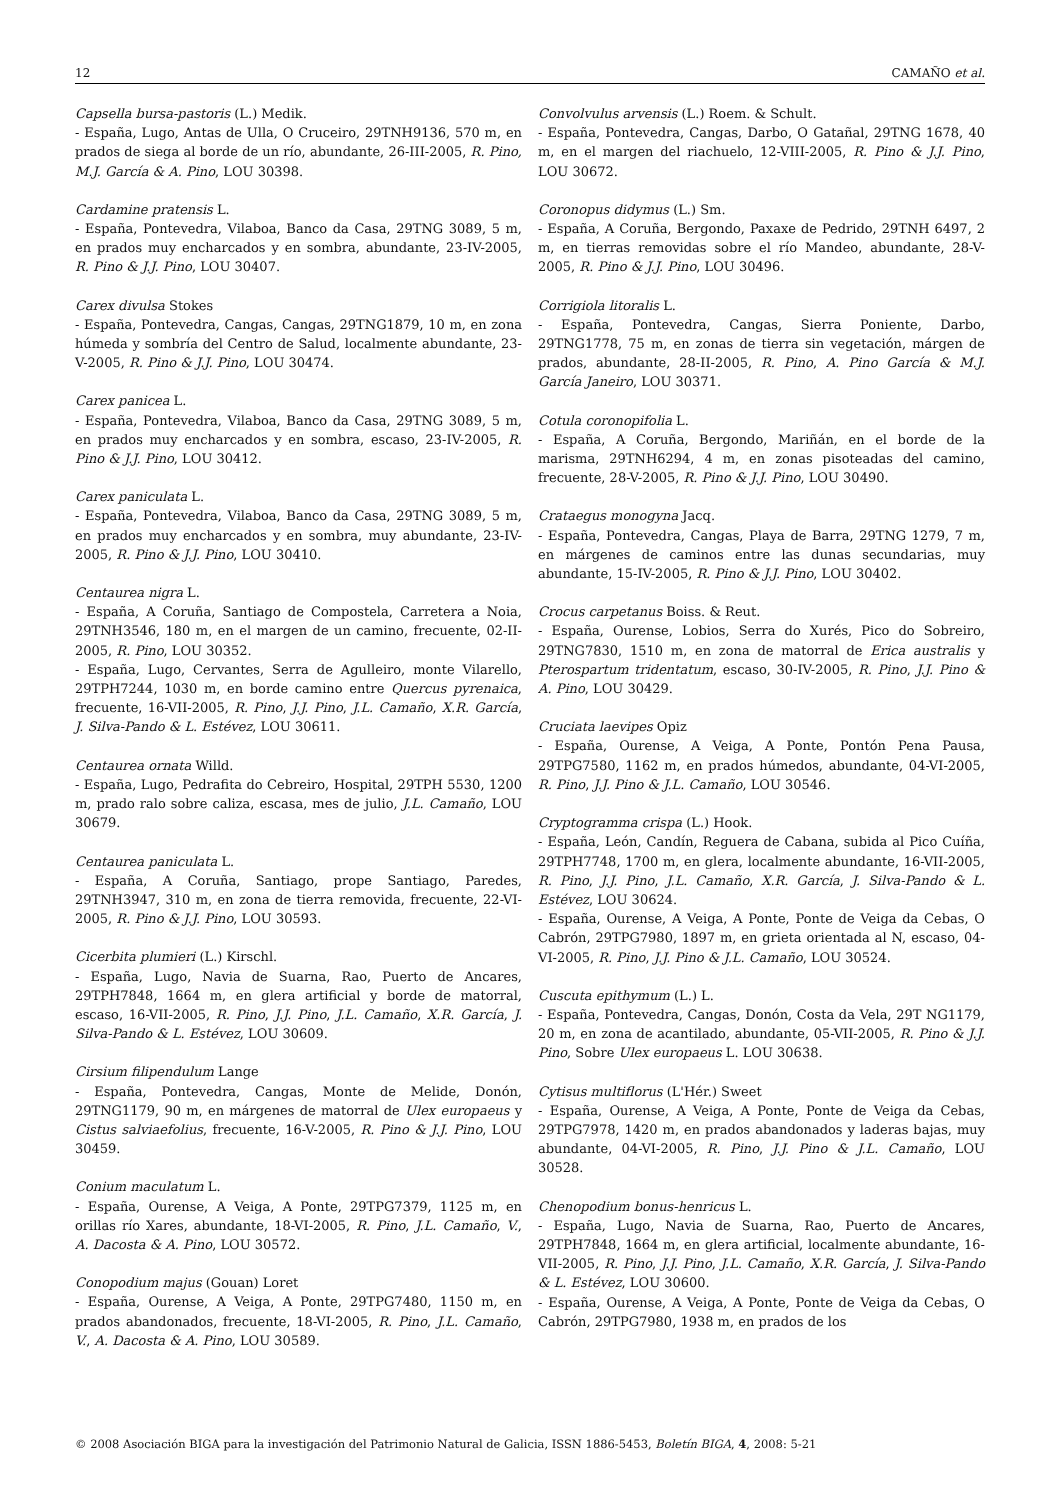12 CAMAÑO et al.
Capsella bursa-pastoris (L.) Medik.
- España, Lugo, Antas de Ulla, O Cruceiro, 29TNH9136, 570 m, en prados de siega al borde de un río, abundante, 26-III-2005, R. Pino, M.J. García & A. Pino, LOU 30398.
Cardamine pratensis L.
- España, Pontevedra, Vilaboa, Banco da Casa, 29TNG 3089, 5 m, en prados muy encharcados y en sombra, abundante, 23-IV-2005, R. Pino & J.J. Pino, LOU 30407.
Carex divulsa Stokes
- España, Pontevedra, Cangas, Cangas, 29TNG1879, 10 m, en zona húmeda y sombría del Centro de Salud, localmente abundante, 23-V-2005, R. Pino & J.J. Pino, LOU 30474.
Carex panicea L.
- España, Pontevedra, Vilaboa, Banco da Casa, 29TNG 3089, 5 m, en prados muy encharcados y en sombra, escaso, 23-IV-2005, R. Pino & J.J. Pino, LOU 30412.
Carex paniculata L.
- España, Pontevedra, Vilaboa, Banco da Casa, 29TNG 3089, 5 m, en prados muy encharcados y en sombra, muy abundante, 23-IV-2005, R. Pino & J.J. Pino, LOU 30410.
Centaurea nigra L.
- España, A Coruña, Santiago de Compostela, Carretera a Noia, 29TNH3546, 180 m, en el margen de un camino, frecuente, 02-II-2005, R. Pino, LOU 30352.
- España, Lugo, Cervantes, Serra de Agulleiro, monte Vilarello, 29TPH7244, 1030 m, en borde camino entre Quercus pyrenaica, frecuente, 16-VII-2005, R. Pino, J.J. Pino, J.L. Camaño, X.R. García, J. Silva-Pando & L. Estévez, LOU 30611.
Centaurea ornata Willd.
- España, Lugo, Pedrafita do Cebreiro, Hospital, 29TPH 5530, 1200 m, prado ralo sobre caliza, escasa, mes de julio, J.L. Camaño, LOU 30679.
Centaurea paniculata L.
- España, A Coruña, Santiago, prope Santiago, Paredes, 29TNH3947, 310 m, en zona de tierra removida, frecuente, 22-VI-2005, R. Pino & J.J. Pino, LOU 30593.
Cicerbita plumieri (L.) Kirschl.
- España, Lugo, Navia de Suarna, Rao, Puerto de Ancares, 29TPH7848, 1664 m, en glera artificial y borde de matorral, escaso, 16-VII-2005, R. Pino, J.J. Pino, J.L. Camaño, X.R. García, J. Silva-Pando & L. Estévez, LOU 30609.
Cirsium filipendulum Lange
- España, Pontevedra, Cangas, Monte de Melide, Donón, 29TNG1179, 90 m, en márgenes de matorral de Ulex europaeus y Cistus salviaefolius, frecuente, 16-V-2005, R. Pino & J.J. Pino, LOU 30459.
Conium maculatum L.
- España, Ourense, A Veiga, A Ponte, 29TPG7379, 1125 m, en orillas río Xares, abundante, 18-VI-2005, R. Pino, J.L. Camaño, V., A. Dacosta & A. Pino, LOU 30572.
Conopodium majus (Gouan) Loret
- España, Ourense, A Veiga, A Ponte, 29TPG7480, 1150 m, en prados abandonados, frecuente, 18-VI-2005, R. Pino, J.L. Camaño, V., A. Dacosta & A. Pino, LOU 30589.
Convolvulus arvensis (L.) Roem. & Schult.
- España, Pontevedra, Cangas, Darbo, O Gatañal, 29TNG 1678, 40 m, en el margen del riachuelo, 12-VIII-2005, R. Pino & J.J. Pino, LOU 30672.
Coronopus didymus (L.) Sm.
- España, A Coruña, Bergondo, Paxaxe de Pedrido, 29TNH 6497, 2 m, en tierras removidas sobre el río Mandeo, abundante, 28-V-2005, R. Pino & J.J. Pino, LOU 30496.
Corrigiola litoralis L.
- España, Pontevedra, Cangas, Sierra Poniente, Darbo, 29TNG1778, 75 m, en zonas de tierra sin vegetación, márgen de prados, abundante, 28-II-2005, R. Pino, A. Pino García & M.J. García Janeiro, LOU 30371.
Cotula coronopifolia L.
- España, A Coruña, Bergondo, Mariñán, en el borde de la marisma, 29TNH6294, 4 m, en zonas pisoteadas del camino, frecuente, 28-V-2005, R. Pino & J.J. Pino, LOU 30490.
Crataegus monogyna Jacq.
- España, Pontevedra, Cangas, Playa de Barra, 29TNG 1279, 7 m, en márgenes de caminos entre las dunas secundarias, muy abundante, 15-IV-2005, R. Pino & J.J. Pino, LOU 30402.
Crocus carpetanus Boiss. & Reut.
- España, Ourense, Lobios, Serra do Xurés, Pico do Sobreiro, 29TNG7830, 1510 m, en zona de matorral de Erica australis y Pterospartum tridentatum, escaso, 30-IV-2005, R. Pino, J.J. Pino & A. Pino, LOU 30429.
Cruciata laevipes Opiz
- España, Ourense, A Veiga, A Ponte, Pontón Pena Pausa, 29TPG7580, 1162 m, en prados húmedos, abundante, 04-VI-2005, R. Pino, J.J. Pino & J.L. Camaño, LOU 30546.
Cryptogramma crispa (L.) Hook.
- España, León, Candín, Reguera de Cabana, subida al Pico Cuíña, 29TPH7748, 1700 m, en glera, localmente abundante, 16-VII-2005, R. Pino, J.J. Pino, J.L. Camaño, X.R. García, J. Silva-Pando & L. Estévez, LOU 30624.
- España, Ourense, A Veiga, A Ponte, Ponte de Veiga da Cebas, O Cabrón, 29TPG7980, 1897 m, en grieta orientada al N, escaso, 04-VI-2005, R. Pino, J.J. Pino & J.L. Camaño, LOU 30524.
Cuscuta epithymum (L.) L.
- España, Pontevedra, Cangas, Donón, Costa da Vela, 29T NG1179, 20 m, en zona de acantilado, abundante, 05-VII-2005, R. Pino & J.J. Pino, Sobre Ulex europaeus L. LOU 30638.
Cytisus multiflorus (L'Hér.) Sweet
- España, Ourense, A Veiga, A Ponte, Ponte de Veiga da Cebas, 29TPG7978, 1420 m, en prados abandonados y laderas bajas, muy abundante, 04-VI-2005, R. Pino, J.J. Pino & J.L. Camaño, LOU 30528.
Chenopodium bonus-henricus L.
- España, Lugo, Navia de Suarna, Rao, Puerto de Ancares, 29TPH7848, 1664 m, en glera artificial, localmente abundante, 16-VII-2005, R. Pino, J.J. Pino, J.L. Camaño, X.R. García, J. Silva-Pando & L. Estévez, LOU 30600.
- España, Ourense, A Veiga, A Ponte, Ponte de Veiga da Cebas, O Cabrón, 29TPG7980, 1938 m, en prados de los
© 2008 Asociación BIGA para la investigación del Patrimonio Natural de Galicia, ISSN 1886-5453, Boletín BIGA, 4, 2008: 5-21